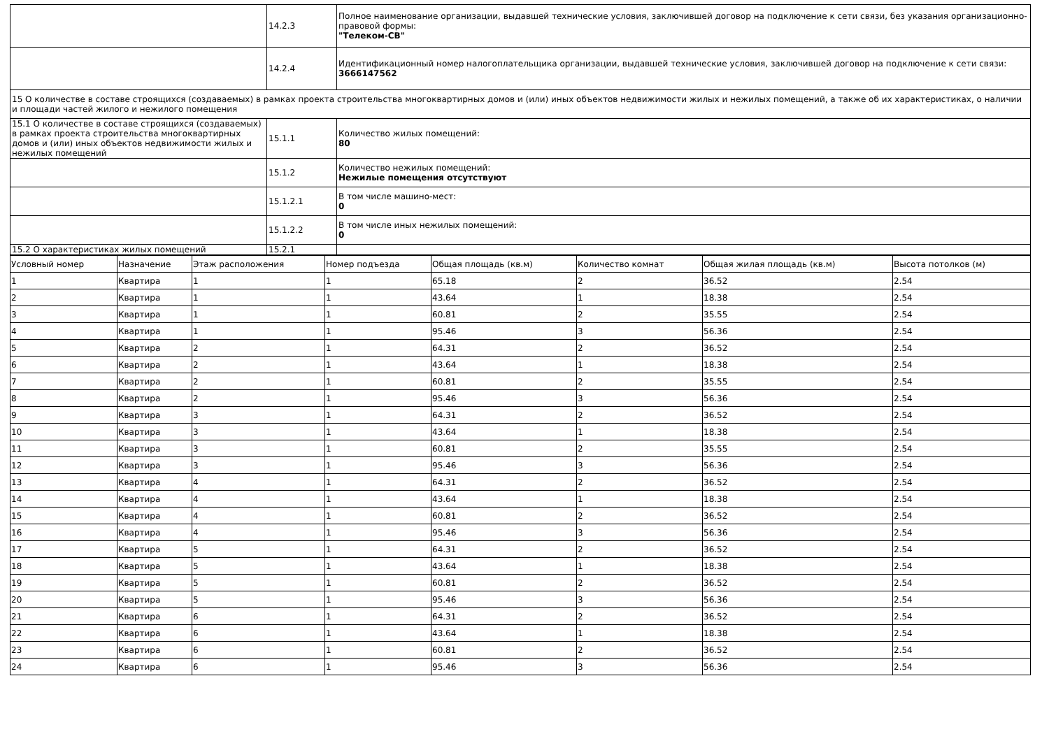| | 14.2.3 | Полное наименование организации, выдавшей технические условия, заключившей договор на подключение к сети связи, без указания организационно-правовой формы: "Телеком-СВ" |
| | 14.2.4 | Идентификационный номер налогоплательщика организации, выдавшей технические условия, заключившей договор на подключение к сети связи: 3666147562 |
| 15 О количестве в составе строящихся (создаваемых) в рамках проекта строительства многоквартирных домов и (или) иных объектов недвижимости жилых и нежилых помещений, а также об их характеристиках, о наличии и площади частей жилого и нежилого помещения | | |
| 15.1 О количестве в составе строящихся (создаваемых) в рамках проекта строительства многоквартирных домов и (или) иных объектов недвижимости жилых и нежилых помещений | 15.1.1 | Количество жилых помещений: 80 |
| | 15.1.2 | Количество нежилых помещений: Нежилые помещения отсутствуют |
| | 15.1.2.1 | В том числе машино-мест: 0 |
| | 15.1.2.2 | В том числе иных нежилых помещений: 0 |
| 15.2 О характеристиках жилых помещений | 15.2.1 | |
| Условный номер | Назначение | Этаж расположения | Номер подъезда | Общая площадь (кв.м) | Количество комнат | Общая жилая площадь (кв.м) | Высота потолков (м) |
| --- | --- | --- | --- | --- | --- | --- | --- |
| 1 | Квартира | 1 | 1 | 65.18 | 2 | 36.52 | 2.54 |
| 2 | Квартира | 1 | 1 | 43.64 | 1 | 18.38 | 2.54 |
| 3 | Квартира | 1 | 1 | 60.81 | 2 | 35.55 | 2.54 |
| 4 | Квартира | 1 | 1 | 95.46 | 3 | 56.36 | 2.54 |
| 5 | Квартира | 2 | 1 | 64.31 | 2 | 36.52 | 2.54 |
| 6 | Квартира | 2 | 1 | 43.64 | 1 | 18.38 | 2.54 |
| 7 | Квартира | 2 | 1 | 60.81 | 2 | 35.55 | 2.54 |
| 8 | Квартира | 2 | 1 | 95.46 | 3 | 56.36 | 2.54 |
| 9 | Квартира | 3 | 1 | 64.31 | 2 | 36.52 | 2.54 |
| 10 | Квартира | 3 | 1 | 43.64 | 1 | 18.38 | 2.54 |
| 11 | Квартира | 3 | 1 | 60.81 | 2 | 35.55 | 2.54 |
| 12 | Квартира | 3 | 1 | 95.46 | 3 | 56.36 | 2.54 |
| 13 | Квартира | 4 | 1 | 64.31 | 2 | 36.52 | 2.54 |
| 14 | Квартира | 4 | 1 | 43.64 | 1 | 18.38 | 2.54 |
| 15 | Квартира | 4 | 1 | 60.81 | 2 | 36.52 | 2.54 |
| 16 | Квартира | 4 | 1 | 95.46 | 3 | 56.36 | 2.54 |
| 17 | Квартира | 5 | 1 | 64.31 | 2 | 36.52 | 2.54 |
| 18 | Квартира | 5 | 1 | 43.64 | 1 | 18.38 | 2.54 |
| 19 | Квартира | 5 | 1 | 60.81 | 2 | 36.52 | 2.54 |
| 20 | Квартира | 5 | 1 | 95.46 | 3 | 56.36 | 2.54 |
| 21 | Квартира | 6 | 1 | 64.31 | 2 | 36.52 | 2.54 |
| 22 | Квартира | 6 | 1 | 43.64 | 1 | 18.38 | 2.54 |
| 23 | Квартира | 6 | 1 | 60.81 | 2 | 36.52 | 2.54 |
| 24 | Квартира | 6 | 1 | 95.46 | 3 | 56.36 | 2.54 |